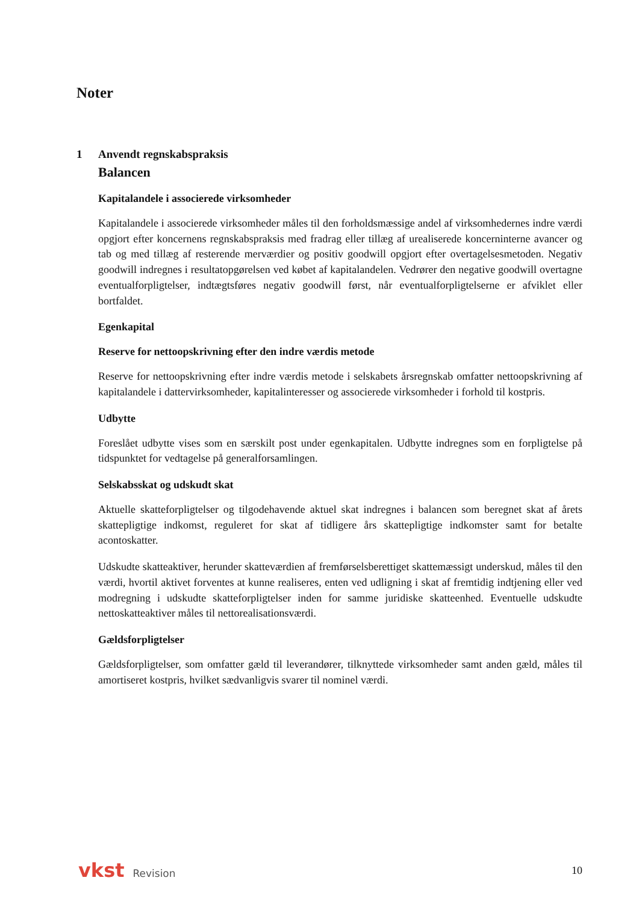Noter
1 Anvendt regnskabspraksis
Balancen
Kapitalandele i associerede virksomheder
Kapitalandele i associerede virksomheder måles til den forholdsmæssige andel af virksomhedernes indre værdi opgjort efter koncernens regnskabspraksis med fradrag eller tillæg af urealiserede koncerninterne avancer og tab og med tillæg af resterende merværdier og positiv goodwill opgjort efter overtagelsesmetoden. Negativ goodwill indregnes i resultatopgørelsen ved købet af kapitalandelen. Vedrører den negative goodwill overtagne eventualforpligtelser, indtægtsføres negativ goodwill først, når eventualforpligtelserne er afviklet eller bortfaldet.
Egenkapital
Reserve for nettoopskrivning efter den indre værdis metode
Reserve for nettoopskrivning efter indre værdis metode i selskabets årsregnskab omfatter nettoopskrivning af kapitalandele i dattervirksomheder, kapitalinteresser og associerede virksomheder i forhold til kostpris.
Udbytte
Foreslået udbytte vises som en særskilt post under egenkapitalen. Udbytte indregnes som en forpligtelse på tidspunktet for vedtagelse på generalforsamlingen.
Selskabsskat og udskudt skat
Aktuelle skatteforpligtelser og tilgodehavende aktuel skat indregnes i balancen som beregnet skat af årets skattepligtige indkomst, reguleret for skat af tidligere års skattepligtige indkomster samt for betalte acontoskatter.
Udskudte skatteaktiver, herunder skatteværdien af fremførselsberettiget skattemæssigt underskud, måles til den værdi, hvortil aktivet forventes at kunne realiseres, enten ved udligning i skat af fremtidig indtjening eller ved modregning i udskudte skatteforpligtelser inden for samme juridiske skatteenhed. Eventuelle udskudte nettoskatteaktiver måles til nettorealisationsværdi.
Gældsforpligtelser
Gældsforpligtelser, som omfatter gæld til leverandører, tilknyttede virksomheder samt anden gæld, måles til amortiseret kostpris, hvilket sædvanligvis svarer til nominel værdi.
vkst Revision 10